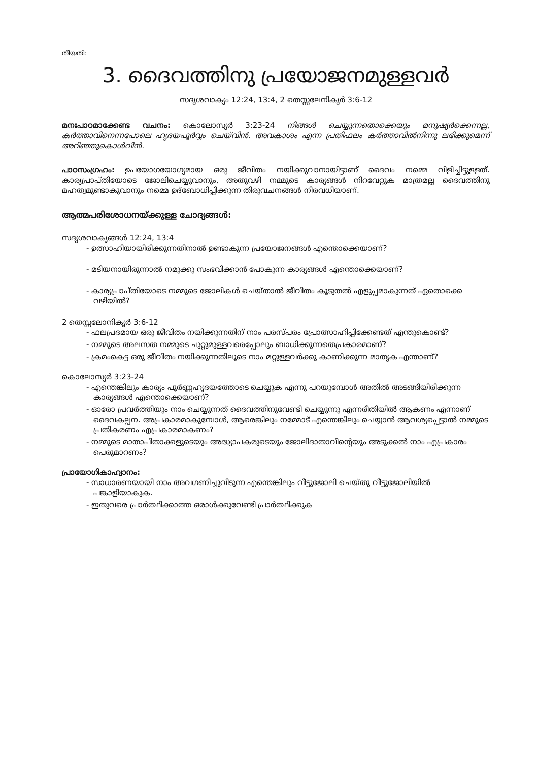തീയതി:
3. ദൈവത്തിനു പ്രയോജനമുള്ളവർ
സദൃശവാക്യം 12:24, 13:4, 2 തെസ്സലേനികൃർ 3:6-12
മനഃപാഠമാക്കേണ്ട വചനം: കൊലോസ്യർ 3:23-24 നിങ്ങൾ ചെയ്യുന്നതൊക്കെയും മനുഷ്യർക്കെന്നല്ല, കർത്താവിനെന്നപോലെ ഹൃദയപൂർവ്വം ചെയ്‌വിൻ. അവകാശം എന്ന പ്രതിഫലം കർത്താവിൽനിന്നു ലഭിക്കുമെന്ന് അറിഞ്ഞുകൊൾവിൻ.
പാഠസംഗ്രഹം: ഉപയോഗയോഗ്യമായ ഒരു ജീവിതം നയിക്കുവാനായിട്ടാണ് ദൈവം നമ്മെ വിളിച്ചിട്ടുള്ളത്. കാര്യപ്രാപ്തിയോടെ ജോലിചെയ്യുവാനും, അതുവഴി നമ്മുടെ കാര്യങ്ങൾ നിറവേറ്റുക മാത്രമല്ല ദൈവത്തിനു മഹത്വമുണ്ടാകുവാനും നമ്മെ ഉദ്ബോധിപ്പിക്കുന്ന തിരുവചനങ്ങൾ നിരവധിയാണ്.
ആത്മപരിശോധനയ്ക്കുള്ള ചോദ്യങ്ങൾ:
സദൃശവാക്യങ്ങൾ 12:24, 13:4
- ഉത്സാഹിയായിരിക്കുന്നതിനാൽ ഉണ്ടാകുന്ന പ്രയോജനങ്ങൾ എന്തൊക്കെയാണ്?
- മടിയനായിരുന്നാൽ നമുക്കു സംഭവിക്കാൻ പോകുന്ന കാര്യങ്ങൾ എന്തൊക്കെയാണ്?
- കാര്യപ്രാപ്തിയോടെ നമ്മുടെ ജോലികൾ ചെയ്താൽ ജീവിതം കൂടുതൽ എളുപ്പമാകുന്നത് ഏതൊക്കെ വഴിയിൽ?
2 തെസ്സലോനികൃർ 3:6-12
- ഫലപ്രദമായ ഒരു ജീവിതം നയിക്കുന്നതിന് നാം പരസ്പരം പ്രോത്സാഹിപ്പിക്കേണ്ടത് എന്തുകൊണ്ട്?
- നമ്മുടെ അലസത നമ്മുടെ ചുറ്റുമുള്ളവരെപ്പോലും ബാധിക്കുന്നതെപ്രകാരമാണ്?
- ക്രമംകെട്ട ഒരു ജീവിതം നയിക്കുന്നതിലൂടെ നാം മറ്റുള്ളവർക്കു കാണിക്കുന്ന മാതൃക എന്താണ്?
കൊലോസ്യർ 3:23-24
- എന്തെങ്കിലും കാര്യം പൂർണ്ണഹൃദയത്തോടെ ചെയ്യുക എന്നു പറയുമ്പോൾ അതിൽ അടങ്ങിയിരിക്കുന്ന കാര്യങ്ങൾ എന്തൊക്കെയാണ്?
- ഓരോ പ്രവർത്തിയും നാം ചെയ്യുന്നത് ദൈവത്തിനുവേണ്ടി ചെയ്യുന്നു എന്നരീതിയിൽ ആകണം എന്നാണ് ദൈവകല്പന. അപ്രകാരമാകുമ്പോൾ, ആരെങ്കിലും നമ്മോട് എന്തെങ്കിലും ചെയ്യാൻ ആവശ്യപ്പെട്ടാൽ നമ്മുടെ പ്രതികരണം എപ്രകാരമാകണം?
- നമ്മുടെ മാതാപിതാക്കളുടെയും അദ്ധ്യാപകരുടെയും ജോലിദാതാവിന്റെയും അടുക്കൽ നാം എപ്രകാരം പെരുമാറണം?
പ്രായോഗികാഹ്വാനം:
- സാധാരണയായി നാം അവഗണിച്ചുവിടുന്ന എന്തെങ്കിലും വീട്ടുജോലി ചെയ്തു വീട്ടുജോലിയിൽ പങ്കാളിയാകുക.
- ഇതുവരെ പ്രാർത്ഥിക്കാത്ത ഒരാൾക്കുവേണ്ടി പ്രാർത്ഥിക്കുക